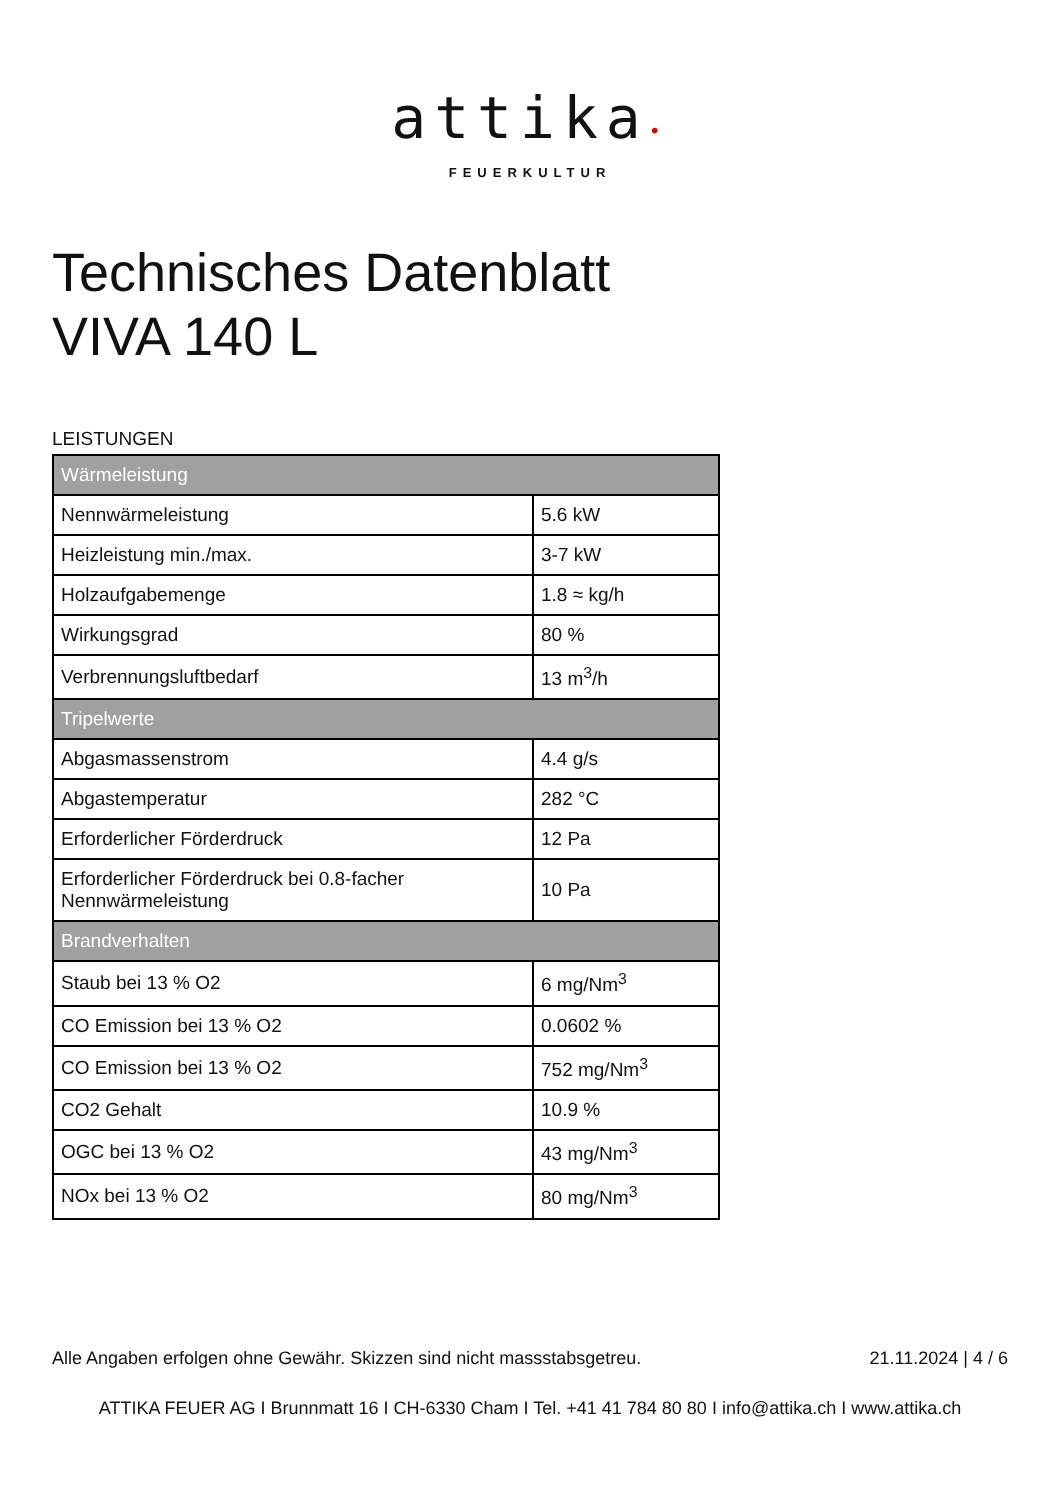attika•
FEUERKULTUR
Technisches Datenblatt
VIVA 140 L
LEISTUNGEN
| Wärmeleistung | |
| --- | --- |
| Nennwärmeleistung | 5.6 kW |
| Heizleistung min./max. | 3-7 kW |
| Holzaufgabemenge | 1.8 ≈ kg/h |
| Wirkungsgrad | 80 % |
| Verbrennungsluftbedarf | 13 m<sup>3</sup>/h |
| Tripelwerte | |
| Abgasmassenstrom | 4.4 g/s |
| Abgastemperatur | 282 °C |
| Erforderlicher Förderdruck | 12 Pa |
| Erforderlicher Förderdruck bei 0.8-facher Nennwärmeleistung | 10 Pa |
| Brandverhalten | |
| Staub bei 13 % O2 | 6 mg/Nm<sup>3</sup> |
| CO Emission bei 13 % O2 | 0.0602 % |
| CO Emission bei 13 % O2 | 752 mg/Nm<sup>3</sup> |
| CO2 Gehalt | 10.9 % |
| OGC bei 13 % O2 | 43 mg/Nm<sup>3</sup> |
| NOx bei 13 % O2 | 80 mg/Nm<sup>3</sup> |
Alle Angaben erfolgen ohne Gewähr. Skizzen sind nicht massstabsgetreu. 21.11.2024 | 4 / 6
ATTIKA FEUER AG I Brunnmatt 16 I CH-6330 Cham I Tel. +41 41 784 80 80 I info@attika.ch I www.attika.ch